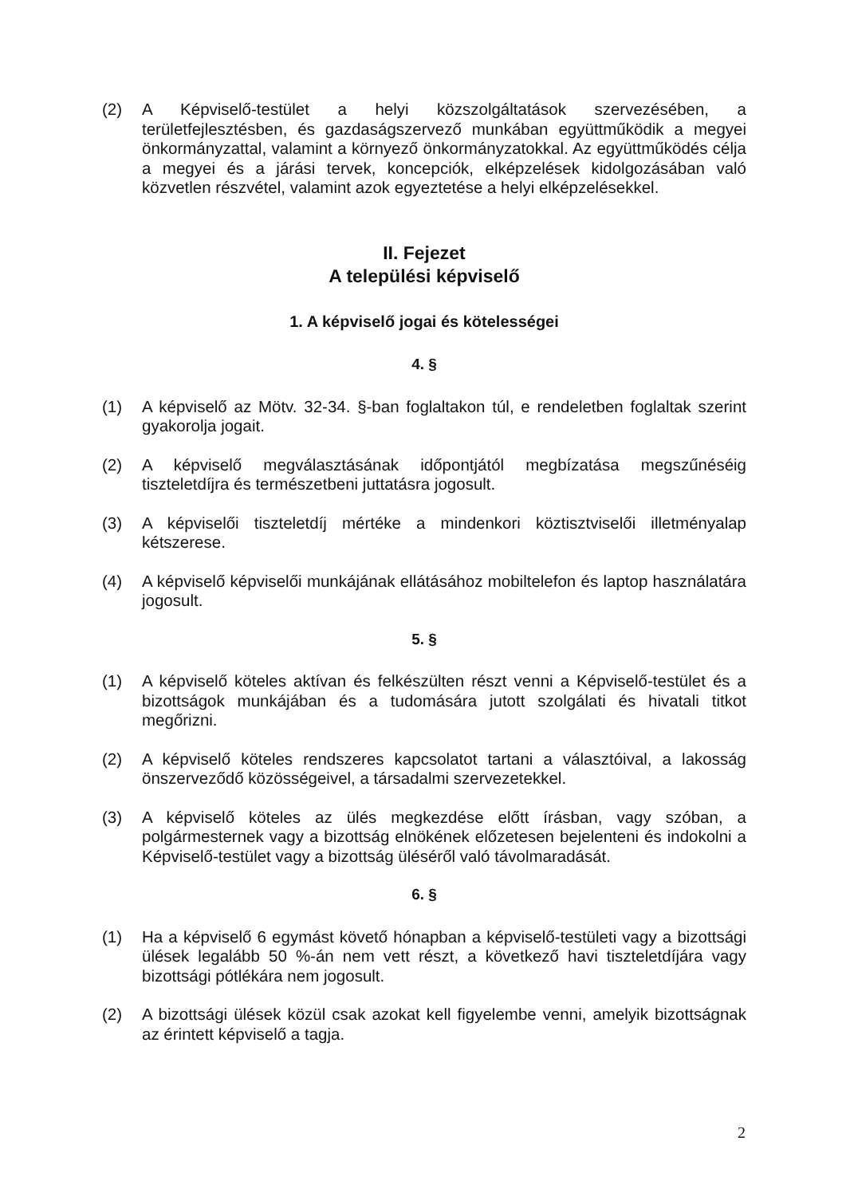(2) A Képviselő-testület a helyi közszolgáltatások szervezésében, a területfejlesztésben, és gazdaságszervező munkában együttműködik a megyei önkormányzattal, valamint a környező önkormányzatokkal. Az együttműködés célja a megyei és a járási tervek, koncepciók, elképzelések kidolgozásában való közvetlen részvétel, valamint azok egyeztetése a helyi elképzelésekkel.
II. Fejezet
A települési képviselő
1. A képviselő jogai és kötelességei
4. §
(1) A képviselő az Mötv. 32-34. §-ban foglaltakon túl, e rendeletben foglaltak szerint gyakorolja jogait.
(2) A képviselő megválasztásának időpontjától megbízatása megszűnéséig tiszteletdíjra és természetbeni juttatásra jogosult.
(3) A képviselői tiszteletdíj mértéke a mindenkori köztisztviselői illetményalap kétszerese.
(4) A képviselő képviselői munkájának ellátásához mobiltelefon és laptop használatára jogosult.
5. §
(1) A képviselő köteles aktívan és felkészülten részt venni a Képviselő-testület és a bizottságok munkájában és a tudomására jutott szolgálati és hivatali titkot megőrizni.
(2) A képviselő köteles rendszeres kapcsolatot tartani a választóival, a lakosság önszerveződő közösségeivel, a társadalmi szervezetekkel.
(3) A képviselő köteles az ülés megkezdése előtt írásban, vagy szóban, a polgármesternek vagy a bizottság elnökének előzetesen bejelenteni és indokolni a Képviselő-testület vagy a bizottság üléséről való távolmaradását.
6. §
(1) Ha a képviselő 6 egymást követő hónapban a képviselő-testületi vagy a bizottsági ülések legalább 50 %-án nem vett részt, a következő havi tiszteletdíjára vagy bizottsági pótlékára nem jogosult.
(2) A bizottsági ülések közül csak azokat kell figyelembe venni, amelyik bizottságnak az érintett képviselő a tagja.
2